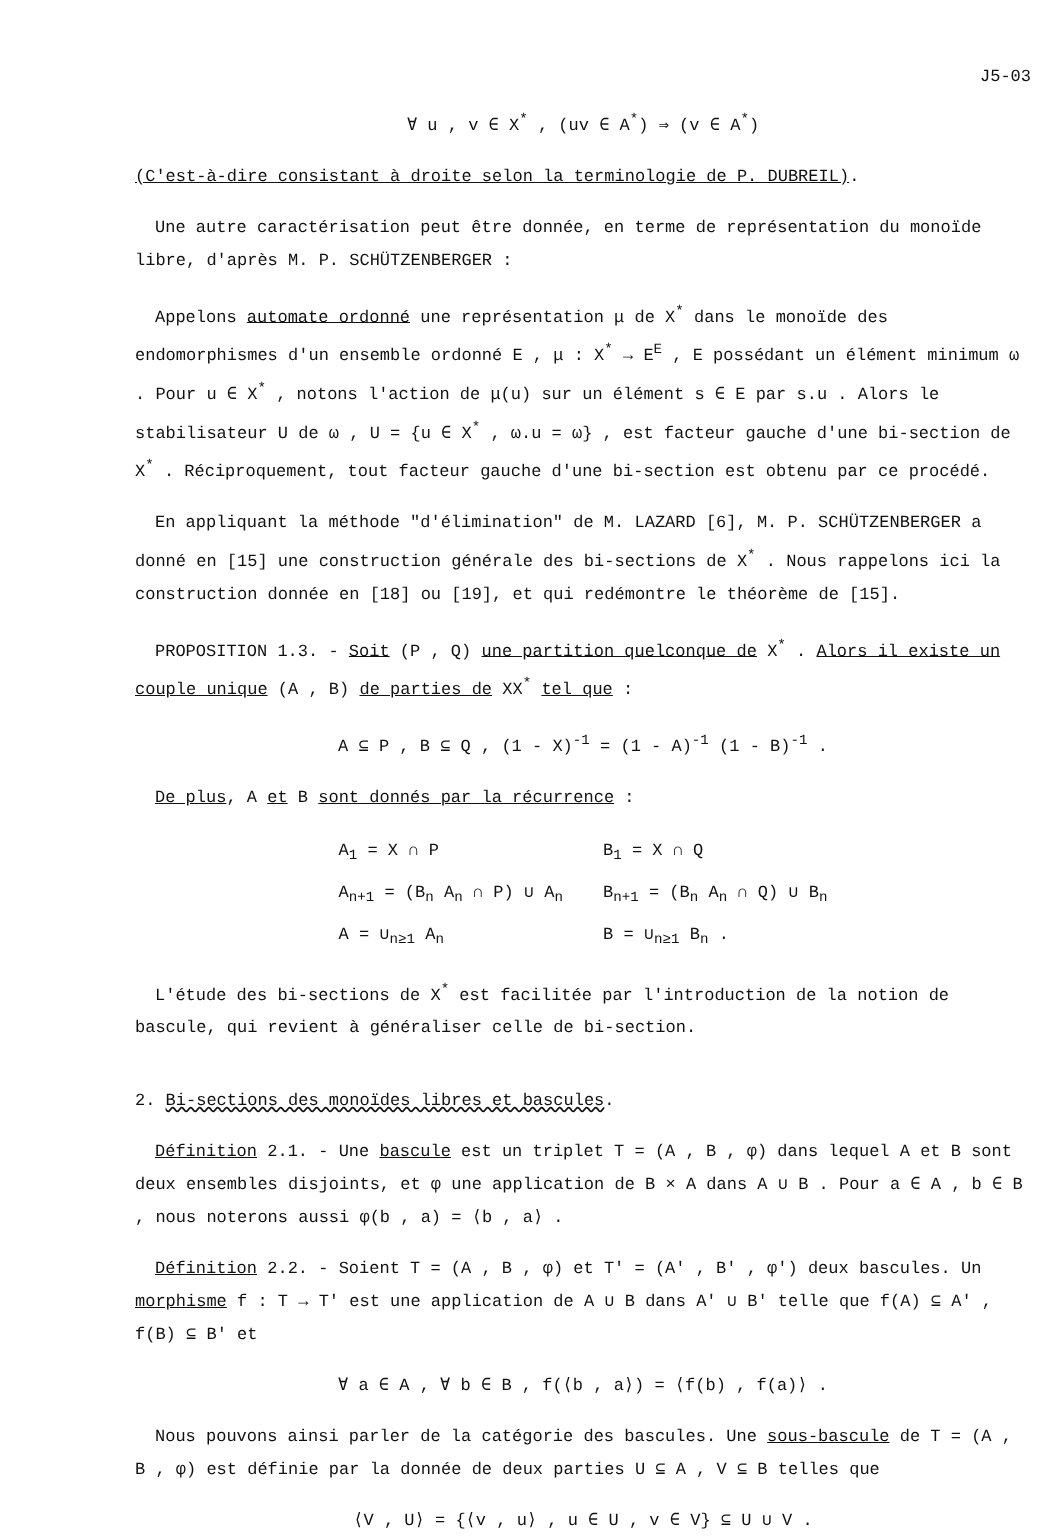J5-03
∀ u , v ∈ X<sup>*</sup> , (uv ∈ A<sup>*</sup>) ⇒ (v ∈ A<sup>*</sup>)
(C'est-à-dire consistant à droite selon la terminologie de P. DUBREIL).
Une autre caractérisation peut être donnée, en terme de représentation du monoïde libre, d'après M. P. SCHÜTZENBERGER :
Appelons automate ordonné une représentation μ de X<sup>*</sup> dans le monoïde des endomorphismes d'un ensemble ordonné E , μ : X<sup>*</sup> → E<sup>E</sup> , E possédant un élément minimum ω . Pour u ∈ X<sup>*</sup> , notons l'action de μ(u) sur un élément s ∈ E par s.u . Alors le stabilisateur U de ω , U = {u ∈ X<sup>*</sup> , ω.u = ω} , est facteur gauche d'une bi-section de X<sup>*</sup> . Réciproquement, tout facteur gauche d'une bi-section est obtenu par ce procédé.
En appliquant la méthode "d'élimination" de M. LAZARD [6], M. P. SCHÜTZENBERGER a donné en [15] une construction générale des bi-sections de X<sup>*</sup> . Nous rappelons ici la construction donnée en [18] ou [19], et qui redémontre le théorème de [15].
PROPOSITION 1.3. - Soit (P , Q) une partition quelconque de X<sup>*</sup> . Alors il existe un couple unique (A , B) de parties de XX<sup>*</sup> tel que :
A ⊆ P , B ⊆ Q , (1 - X)<sup>-1</sup> = (1 - A)<sup>-1</sup> (1 - B)<sup>-1</sup> .
De plus, A et B sont donnés par la récurrence :
| A<sub>1</sub> = X ∩ P | B<sub>1</sub> = X ∩ Q |
| A<sub>n+1</sub> = (B<sub>n</sub> A<sub>n</sub> ∩ P) ∪ A<sub>n</sub> | B<sub>n+1</sub> = (B<sub>n</sub> A<sub>n</sub> ∩ Q) ∪ B<sub>n</sub> |
| A = ∪<sub>n≥1</sub> A<sub>n</sub> | B = ∪<sub>n≥1</sub> B<sub>n</sub> . |
L'étude des bi-sections de X<sup>*</sup> est facilitée par l'introduction de la notion de bascule, qui revient à généraliser celle de bi-section.
2. Bi-sections des monoïdes libres et bascules.
Définition 2.1. - Une bascule est un triplet T = (A , B , φ) dans lequel A et B sont deux ensembles disjoints, et φ une application de B × A dans A ∪ B . Pour a ∈ A , b ∈ B , nous noterons aussi φ(b , a) = ⟨b , a⟩ .
Définition 2.2. - Soient T = (A , B , φ) et T' = (A' , B' , φ') deux bascules. Un morphisme f : T → T' est une application de A ∪ B dans A' ∪ B' telle que f(A) ⊆ A' , f(B) ⊆ B' et
∀ a ∈ A , ∀ b ∈ B , f(⟨b , a⟩) = ⟨f(b) , f(a)⟩ .
Nous pouvons ainsi parler de la catégorie des bascules. Une sous-bascule de T = (A , B , φ) est définie par la donnée de deux parties U ⊆ A , V ⊆ B telles que
⟨V , U⟩ = {⟨v , u⟩ , u ∈ U , v ∈ V} ⊆ U ∪ V .